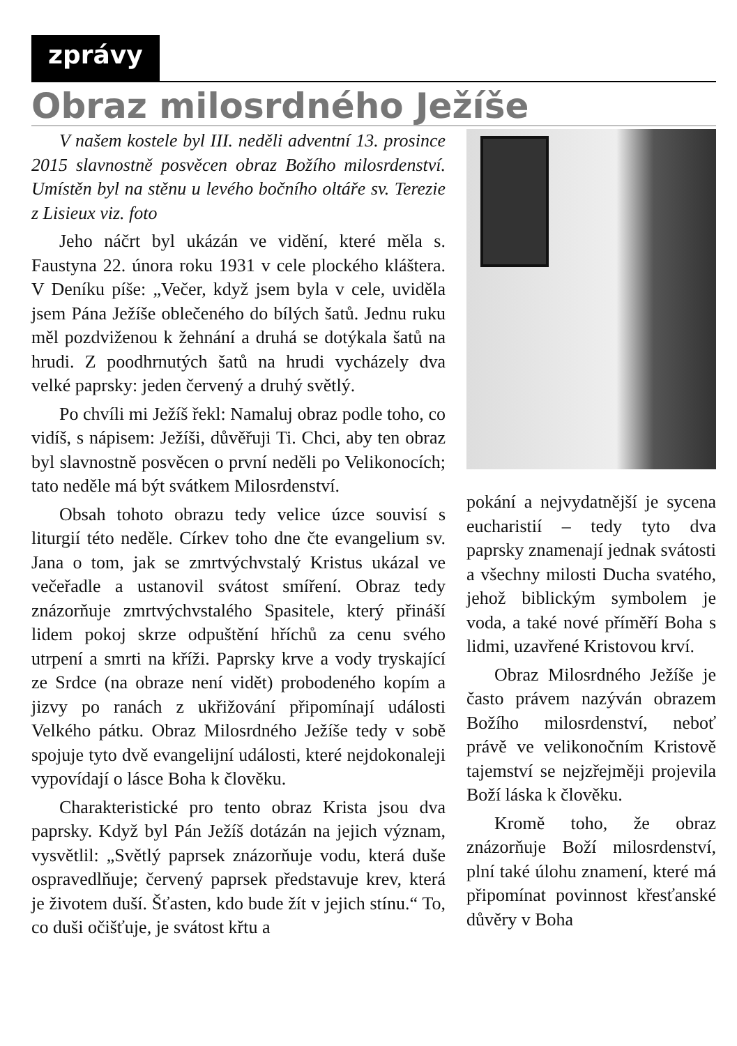zprávy
Obraz milosrdného Ježíše
V našem kostele byl III. neděli adventní 13. prosince 2015 slavnostně posvěcen obraz Božího milosrdenství. Umístěn byl na stěnu u levého bočního oltáře sv. Terezie z Lisieux viz. foto
Jeho náčrt byl ukázán ve vidění, které měla s. Faustyna 22. února roku 1931 v cele plockého kláštera. V Deníku píše: „Večer, když jsem byla v cele, uviděla jsem Pána Ježíše oblečeného do bílých šatů. Jednu ruku měl pozdviženou k žehnání a druhá se dotýkala šatů na hrudi. Z poodhrnutých šatů na hrudi vycházely dva velké paprsky: jeden červený a druhý světlý.
Po chvíli mi Ježíš řekl: Namaluj obraz podle toho, co vidíš, s nápisem: Ježíši, důvěřuji Ti. Chci, aby ten obraz byl slavnostně posvěcen o první neděli po Velikonocích; tato neděle má být svátkem Milosrdenství.
Obsah tohoto obrazu tedy velice úzce souvisí s liturgií této neděle. Církev toho dne čte evangelium sv. Jana o tom, jak se zmrtvýchvstalý Kristus ukázal ve večeřadle a ustanovil svátost smíření. Obraz tedy znázorňuje zmrtvýchvstalého Spasitele, který přináší lidem pokoj skrze odpuštění hříchů za cenu svého utrpení a smrti na kříži. Paprsky krve a vody tryskající ze Srdce (na obraze není vidět) probodeného kopím a jizvy po ranách z ukřižování připomínají události Velkého pátku. Obraz Milosrdného Ježíše tedy v sobě spojuje tyto dvě evangelijní události, které nejdokonaleji vypovídají o lásce Boha k člověku.
Charakteristické pro tento obraz Krista jsou dva paprsky. Když byl Pán Ježíš dotázán na jejich význam, vysvětlil: „Světlý paprsek znázorňuje vodu, která duše ospravedlňuje; červený paprsek představuje krev, která je životem duší. Šťasten, kdo bude žít v jejich stínu.“ To, co duši očišťuje, je svátost křtu a
pokání a nejvydatnější je sycena eucharistií – tedy tyto dva paprsky znamenají jednak svátosti a všechny milosti Ducha svatého, jehož biblickým symbolem je voda, a také nové příměří Boha s lidmi, uzavřené Kristovou krví.
Obraz Milosrdného Ježíše je často právem nazýván obrazem Božího milosrdenství, neboť právě ve velikonočním Kristově tajemství se nejzřejměji projevila Boží láska k člověku.
Kromě toho, že obraz znázorňuje Boží milosrdenství, plní také úlohu znamení, které má připomínat povinnost křesťanské důvěry v Boha